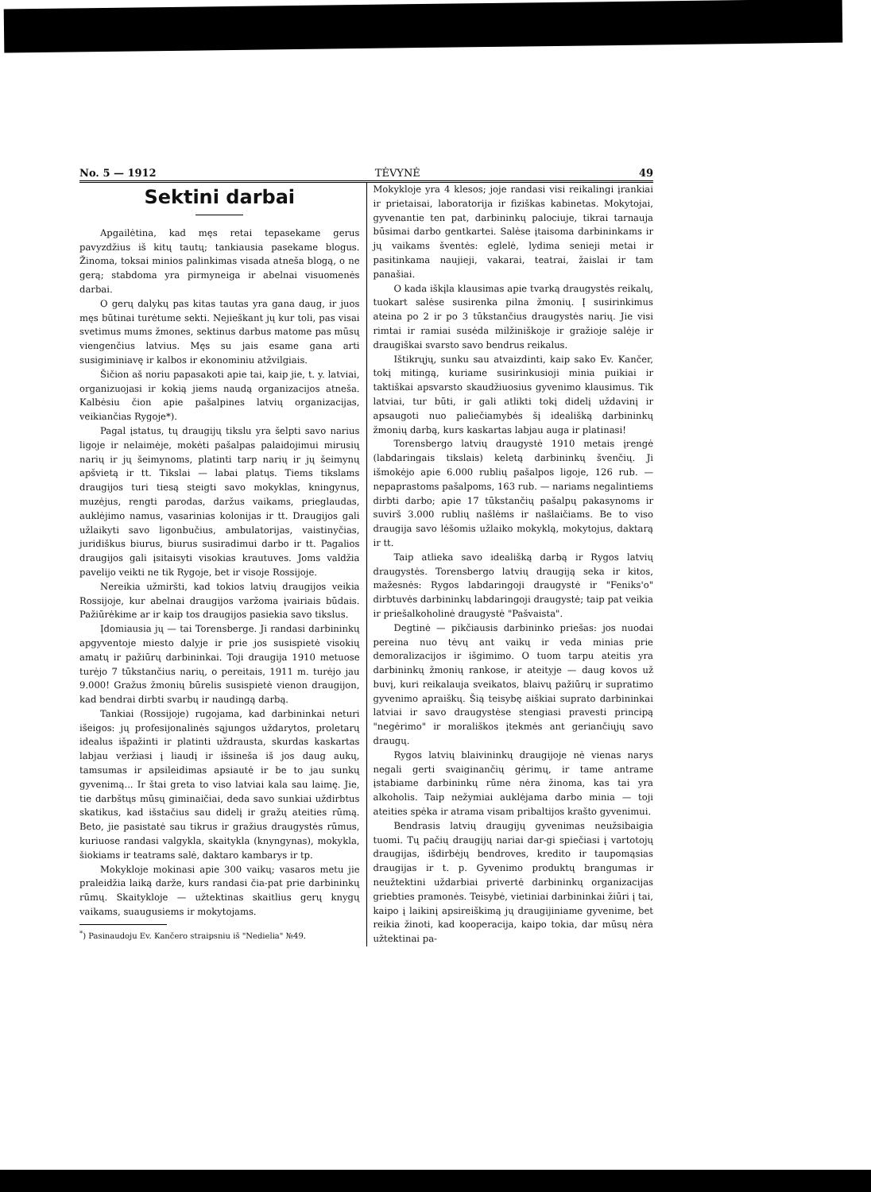No. 5 — 1912 TĖVYNĖ 49
Sektini darbai
Apgailėtina, kad męs retai tepasekame gerus pavyzdžius iš kitų tautų; tankiausia pasekame blogus. Žinoma, toksai minios palinkimas visada atneša blogą, o ne gerą; stabdoma yra pirmyneiga ir abelnai visuomenės darbai.
O gerų dalykų pas kitas tautas yra gana daug, ir juos męs būtinai turėtume sekti. Nejieškant jų kur toli, pas visai svetimus mums žmones, sektinus darbus matome pas mūsų viengenčius latvius. Męs su jais esame gana arti susigiminiavę ir kalbos ir ekonominiu atžvilgiais.
Šičion aš noriu papasakoti apie tai, kaip jie, t. y. latviai, organizuojasi ir kokią jiems naudą organizacijos atneša. Kalbėsiu čion apie pašalpines latvių organizacijas, veikiančias Rygoje*).
Pagal įstatus, tų draugijų tikslu yra šelpti savo narius ligoje ir nelaimėje, mokėti pašalpas palaidojimui mirusių narių ir jų šeimynoms, platinti tarp narių ir jų šeimynų apšvietą ir tt. Tikslai — labai platųs. Tiems tikslams draugijos turi tiesą steigti savo mokyklas, kningynus, muzėjus, rengti parodas, daržus vaikams, prieglaudas, auklėjimo namus, vasarinias kolonijas ir tt. Draugijos gali užlaikyti savo ligonbučius, ambulatorijas, vaistinyčias, juridiškus biurus, biurus susiradimui darbo ir tt. Pagalios draugijos gali įsitaisyti visokias krautuves. Joms valdžia pavelijo veikti ne tik Rygoje, bet ir visoje Rossijoje.
Nereikia užmiršti, kad tokios latvių draugijos veikia Rossijoje, kur abelnai draugijos varžoma įvairiais būdais. Pažiūrėkime ar ir kaip tos draugijos pasiekia savo tikslus.
Įdomiausia jų — tai Torensberge. Ji randasi darbininkų apgyventoje miesto dalyje ir prie jos susispietė visokių amatų ir pažiūrų darbininkai. Toji draugija 1910 metuose turėjo 7 tūkstančius narių, o pereitais, 1911 m. turėjo jau 9.000! Gražus žmonių būrelis susispietė vienon draugijon, kad bendrai dirbti svarbų ir naudingą darbą.
Tankiai (Rossijoje) rugojama, kad darbininkai neturi išeigos: jų profesijonalinės sąjungos uždarytos, proletarų idealus išpažinti ir platinti uždrausta, skurdas kaskartas labjau veržiasi į liaudį ir išsineša iš jos daug aukų, tamsumas ir apsileidimas apsiautė ir be to jau sunkų gyvenimą... Ir štai greta to viso latviai kala sau laimę. Jie, tie darbštųs mūsų giminaičiai, deda savo sunkiai uždirbtus skatikus, kad išstačius sau didelį ir gražų ateities rūmą. Beto, jie pasistatė sau tikrus ir gražius draugystės rūmus, kuriuose randasi valgykla, skaitykla (knyngynas), mokykla, šiokiams ir teatrams salė, daktaro kambarys ir tp.
Mokykloje mokinasi apie 300 vaikų; vasaros metu jie praleidžia laiką darže, kurs randasi čia-pat prie darbininkų rūmų. Skaitykloje — užtektinas skaitlius gerų knygų vaikams, suaugusiems ir mokytojams.
<sup>*</sup>) Pasinaudoju Ev. Kančero straipsniu iš "Nedielia" №49.
Mokykloje yra 4 klesos; joje randasi visi reikalingi įrankiai ir prietaisai, laboratorija ir fiziškas kabinetas. Mokytojai, gyvenantie ten pat, darbininkų palociuje, tikrai tarnauja būsimai darbo gentkartei. Salėse įtaisoma darbininkams ir jų vaikams šventės: eglelė, lydima senieji metai ir pasitinkama naujieji, vakarai, teatrai, žaislai ir tam panašiai.
O kada iškįla klausimas apie tvarką draugystės reikalų, tuokart salėse susirenka pilna žmonių. Į susirinkimus ateina po 2 ir po 3 tūkstančius draugystės narių. Jie visi rimtai ir ramiai susėda milžiniškoje ir gražioje salėje ir draugiškai svarsto savo bendrus reikalus.
Ištikrųjų, sunku sau atvaizdinti, kaip sako Ev. Kančer, tokį mitingą, kuriame susirinkusioji minia puikiai ir taktiškai apsvarsto skaudžiuosius gyvenimo klausimus. Tik latviai, tur būti, ir gali atlikti tokį didelį uždavinį ir apsaugoti nuo paliečiamybės šį ideališką darbininkų žmonių darbą, kurs kaskartas labjau auga ir platinasi!
Torensbergo latvių draugystė 1910 metais įrengė (labdaringais tikslais) keletą darbininkų švenčių. Ji išmokėjo apie 6.000 rublių pašalpos ligoje, 126 rub. — nepaprastoms pašalpoms, 163 rub. — nariams negalintiems dirbti darbo; apie 17 tūkstančių pašalpų pakasynoms ir suvirš 3.000 rublių našlėms ir našlaičiams. Be to viso draugija savo lėšomis užlaiko mokyklą, mokytojus, daktarą ir tt.
Taip atlieka savo ideališką darbą ir Rygos latvių draugystės. Torensbergo latvių draugiją seka ir kitos, mažesnės: Rygos labdaringoji draugystė ir "Feniks'o" dirbtuvės darbininkų labdaringoji draugystė; taip pat veikia ir priešalkoholinė draugystė "Pašvaista".
Degtinė — pikčiausis darbininko priešas: jos nuodai pereina nuo tėvų ant vaikų ir veda minias prie demoralizacijos ir išgimimo. O tuom tarpu ateitis yra darbininkų žmonių rankose, ir ateityje — daug kovos už buvį, kuri reikalauja sveikatos, blaivų pažiūrų ir supratimo gyvenimo apraiškų. Šią teisybę aiškiai suprato darbininkai latviai ir savo draugystėse stengiasi pravesti principą "negėrimo" ir morališkos įtekmės ant geriančiųjų savo draugų.
Rygos latvių blaivininkų draugijoje nė vienas narys negali gerti svaiginančių gėrimų, ir tame antrame įstabiame darbininkų rūme nėra žinoma, kas tai yra alkoholis. Taip nežymiai auklėjama darbo minia — toji ateities spėka ir atrama visam pribaltijos krašto gyvenimui.
Bendrasis latvių draugijų gyvenimas neužsibaigia tuomi. Tų pačių draugijų nariai dar-gi spiečiasi į vartotojų draugijas, išdirbėjų bendroves, kredito ir taupomąsias draugijas ir t. p. Gyvenimo produktų brangumas ir neužtektini uždarbiai privertė darbininkų organizacijas griebties pramonės. Teisybė, vietiniai darbininkai žiūri į tai, kaipo į laikinį apsireiškimą jų draugijiniame gyvenime, bet reikia žinoti, kad kooperacija, kaipo tokia, dar mūsų nėra užtektinai pa-